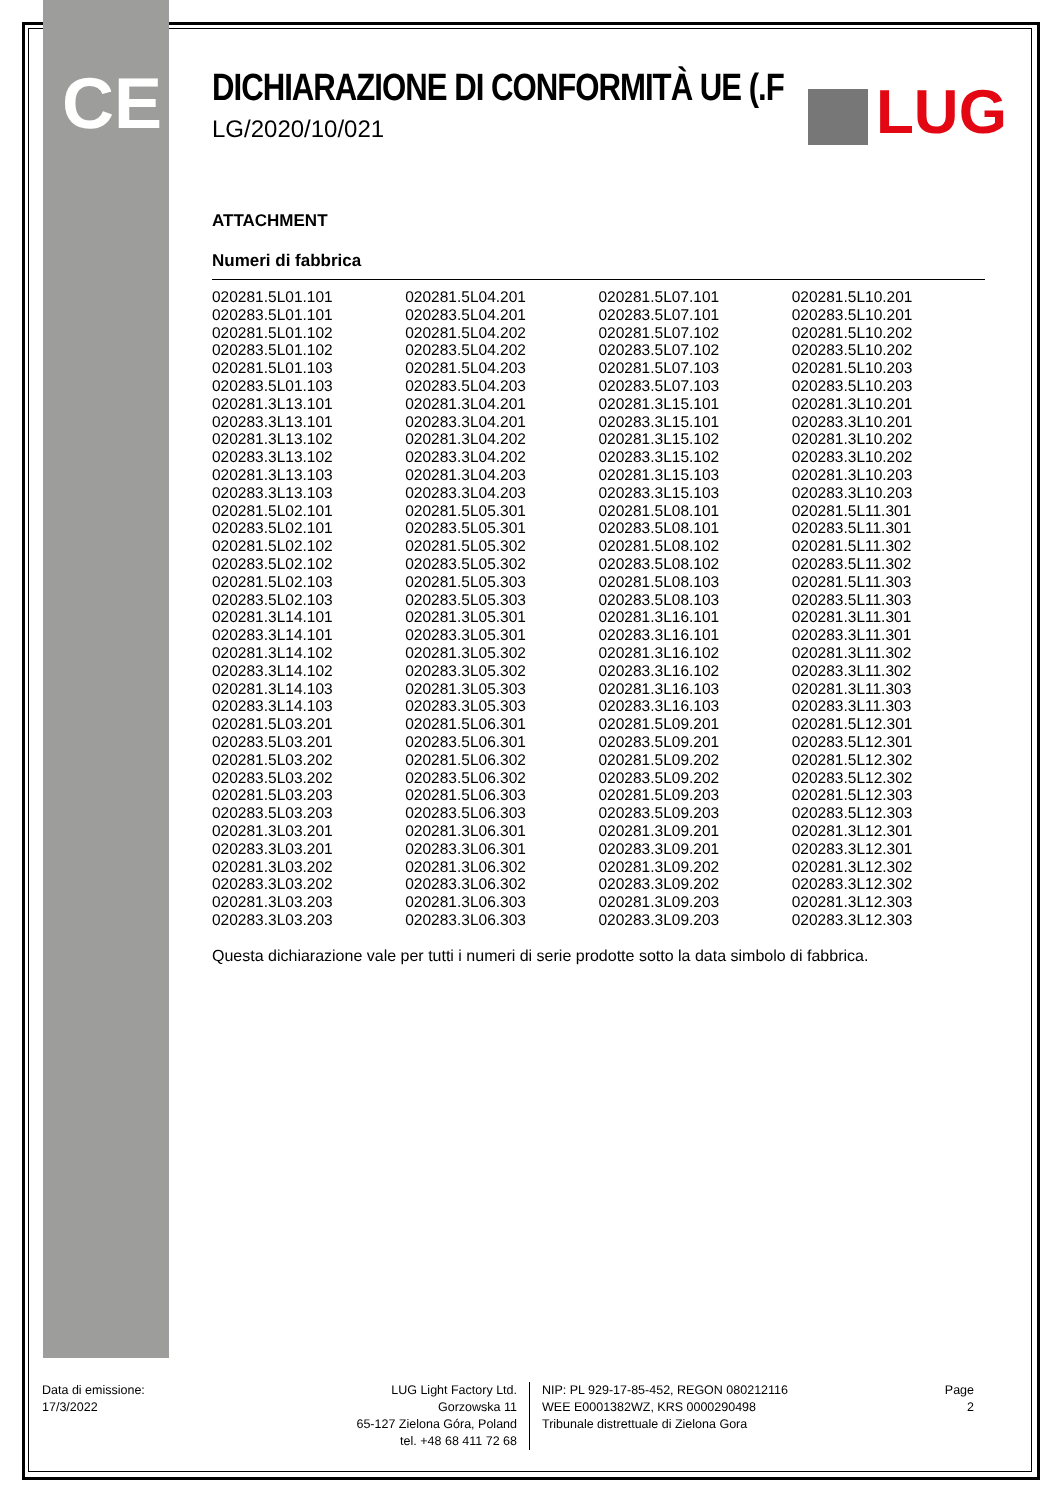CE LUG
DICHIARAZIONE DI CONFORMITÀ UE (.F
LG/2020/10/021
ATTACHMENT
Numeri di fabbrica
| 020281.5L01.101 | 020281.5L04.201 | 020281.5L07.101 | 020281.5L10.201 |
| 020283.5L01.101 | 020283.5L04.201 | 020283.5L07.101 | 020283.5L10.201 |
| 020281.5L01.102 | 020281.5L04.202 | 020281.5L07.102 | 020281.5L10.202 |
| 020283.5L01.102 | 020283.5L04.202 | 020283.5L07.102 | 020283.5L10.202 |
| 020281.5L01.103 | 020281.5L04.203 | 020281.5L07.103 | 020281.5L10.203 |
| 020283.5L01.103 | 020283.5L04.203 | 020283.5L07.103 | 020283.5L10.203 |
| 020281.3L13.101 | 020281.3L04.201 | 020281.3L15.101 | 020281.3L10.201 |
| 020283.3L13.101 | 020283.3L04.201 | 020283.3L15.101 | 020283.3L10.201 |
| 020281.3L13.102 | 020281.3L04.202 | 020281.3L15.102 | 020281.3L10.202 |
| 020283.3L13.102 | 020283.3L04.202 | 020283.3L15.102 | 020283.3L10.202 |
| 020281.3L13.103 | 020281.3L04.203 | 020281.3L15.103 | 020281.3L10.203 |
| 020283.3L13.103 | 020283.3L04.203 | 020283.3L15.103 | 020283.3L10.203 |
| 020281.5L02.101 | 020281.5L05.301 | 020281.5L08.101 | 020281.5L11.301 |
| 020283.5L02.101 | 020283.5L05.301 | 020283.5L08.101 | 020283.5L11.301 |
| 020281.5L02.102 | 020281.5L05.302 | 020281.5L08.102 | 020281.5L11.302 |
| 020283.5L02.102 | 020283.5L05.302 | 020283.5L08.102 | 020283.5L11.302 |
| 020281.5L02.103 | 020281.5L05.303 | 020281.5L08.103 | 020281.5L11.303 |
| 020283.5L02.103 | 020283.5L05.303 | 020283.5L08.103 | 020283.5L11.303 |
| 020281.3L14.101 | 020281.3L05.301 | 020281.3L16.101 | 020281.3L11.301 |
| 020283.3L14.101 | 020283.3L05.301 | 020283.3L16.101 | 020283.3L11.301 |
| 020281.3L14.102 | 020281.3L05.302 | 020281.3L16.102 | 020281.3L11.302 |
| 020283.3L14.102 | 020283.3L05.302 | 020283.3L16.102 | 020283.3L11.302 |
| 020281.3L14.103 | 020281.3L05.303 | 020281.3L16.103 | 020281.3L11.303 |
| 020283.3L14.103 | 020283.3L05.303 | 020283.3L16.103 | 020283.3L11.303 |
| 020281.5L03.201 | 020281.5L06.301 | 020281.5L09.201 | 020281.5L12.301 |
| 020283.5L03.201 | 020283.5L06.301 | 020283.5L09.201 | 020283.5L12.301 |
| 020281.5L03.202 | 020281.5L06.302 | 020281.5L09.202 | 020281.5L12.302 |
| 020283.5L03.202 | 020283.5L06.302 | 020283.5L09.202 | 020283.5L12.302 |
| 020281.5L03.203 | 020281.5L06.303 | 020281.5L09.203 | 020281.5L12.303 |
| 020283.5L03.203 | 020283.5L06.303 | 020283.5L09.203 | 020283.5L12.303 |
| 020281.3L03.201 | 020281.3L06.301 | 020281.3L09.201 | 020281.3L12.301 |
| 020283.3L03.201 | 020283.3L06.301 | 020283.3L09.201 | 020283.3L12.301 |
| 020281.3L03.202 | 020281.3L06.302 | 020281.3L09.202 | 020281.3L12.302 |
| 020283.3L03.202 | 020283.3L06.302 | 020283.3L09.202 | 020283.3L12.302 |
| 020281.3L03.203 | 020281.3L06.303 | 020281.3L09.203 | 020281.3L12.303 |
| 020283.3L03.203 | 020283.3L06.303 | 020283.3L09.203 | 020283.3L12.303 |
Questa dichiarazione vale per tutti i numeri di serie prodotte sotto la data simbolo di fabbrica.
Data di emissione:
17/3/2022
LUG Light Factory Ltd.
Gorzowska 11
65-127 Zielona Góra, Poland
tel. +48 68 411 72 68
NIP: PL 929-17-85-452, REGON 080212116
WEE E0001382WZ, KRS 0000290498
Tribunale distrettuale di Zielona Gora
Page
2